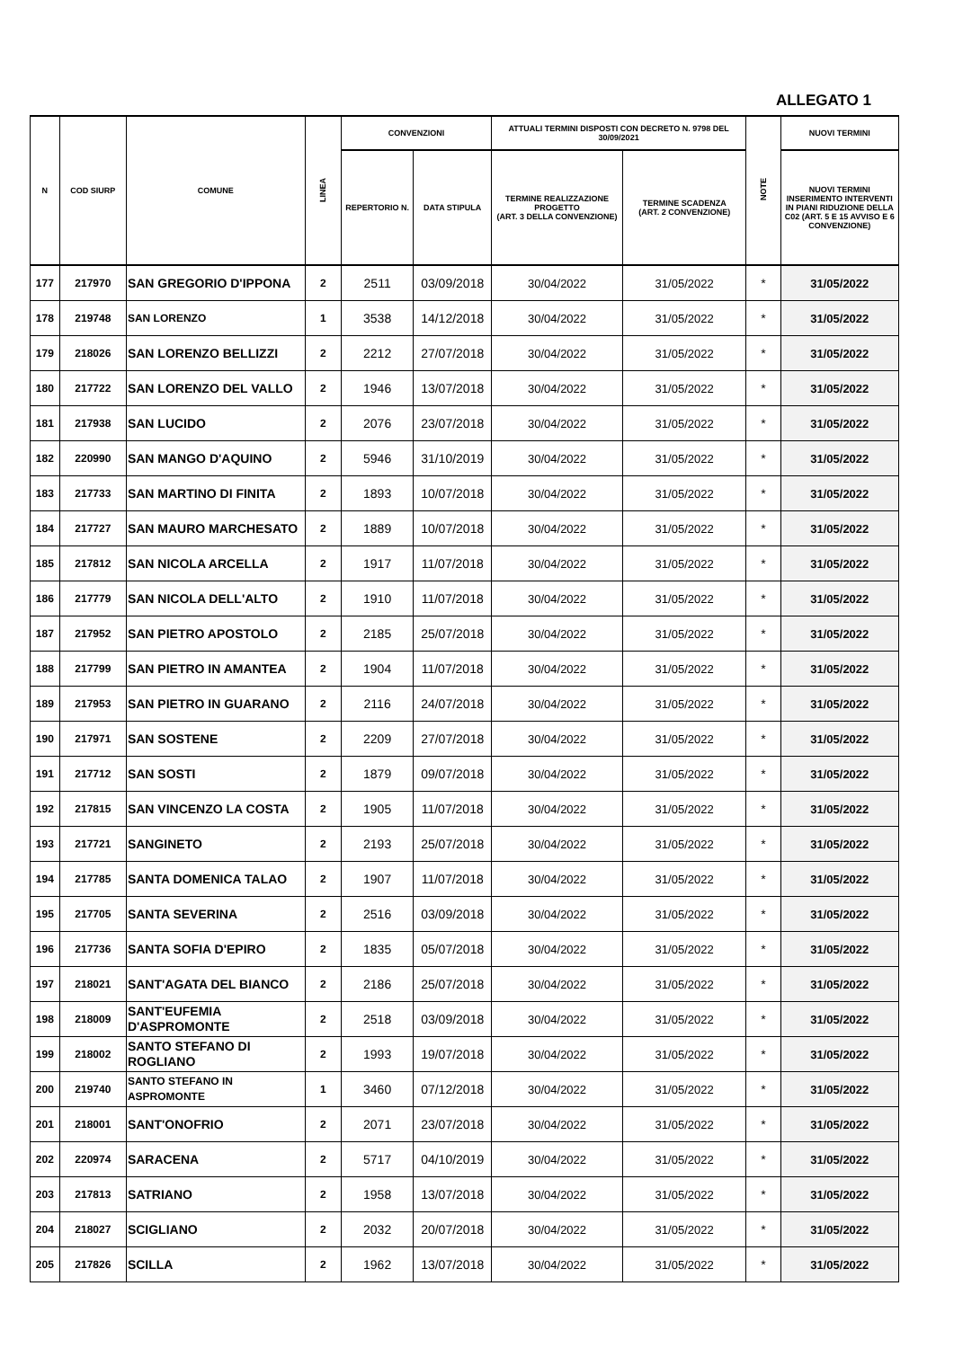ALLEGATO 1
| N | COD SIURP | COMUNE | LINEA | CONVENZIONI | | ATTUALI TERMINI DISPOSTI CON DECRETO N. 9798 DEL 30/09/2021 | | NOTE | NUOVI TERMINI |
| --- | --- | --- | --- | --- | --- | --- | --- | --- | --- |
| | | | | REPERTORIO N. | DATA STIPULA | TERMINE REALIZZAZIONE PROGETTO (ART. 3 DELLA CONVENZIONE) | TERMINE SCADENZA (ART. 2 CONVENZIONE) | | NUOVI TERMINI INSERIMENTO INTERVENTI IN PIANI RIDUZIONE DELLA C02 (ART. 5 E 15 AVVISO E 6 CONVENZIONE) |
| 177 | 217970 | SAN GREGORIO D'IPPONA | 2 | 2511 | 03/09/2018 | 30/04/2022 | 31/05/2022 | * | 31/05/2022 |
| 178 | 219748 | SAN LORENZO | 1 | 3538 | 14/12/2018 | 30/04/2022 | 31/05/2022 | * | 31/05/2022 |
| 179 | 218026 | SAN LORENZO BELLIZZI | 2 | 2212 | 27/07/2018 | 30/04/2022 | 31/05/2022 | * | 31/05/2022 |
| 180 | 217722 | SAN LORENZO DEL VALLO | 2 | 1946 | 13/07/2018 | 30/04/2022 | 31/05/2022 | * | 31/05/2022 |
| 181 | 217938 | SAN LUCIDO | 2 | 2076 | 23/07/2018 | 30/04/2022 | 31/05/2022 | * | 31/05/2022 |
| 182 | 220990 | SAN MANGO D'AQUINO | 2 | 5946 | 31/10/2019 | 30/04/2022 | 31/05/2022 | * | 31/05/2022 |
| 183 | 217733 | SAN MARTINO DI FINITA | 2 | 1893 | 10/07/2018 | 30/04/2022 | 31/05/2022 | * | 31/05/2022 |
| 184 | 217727 | SAN MAURO MARCHESATO | 2 | 1889 | 10/07/2018 | 30/04/2022 | 31/05/2022 | * | 31/05/2022 |
| 185 | 217812 | SAN NICOLA ARCELLA | 2 | 1917 | 11/07/2018 | 30/04/2022 | 31/05/2022 | * | 31/05/2022 |
| 186 | 217779 | SAN NICOLA DELL'ALTO | 2 | 1910 | 11/07/2018 | 30/04/2022 | 31/05/2022 | * | 31/05/2022 |
| 187 | 217952 | SAN PIETRO APOSTOLO | 2 | 2185 | 25/07/2018 | 30/04/2022 | 31/05/2022 | * | 31/05/2022 |
| 188 | 217799 | SAN PIETRO IN AMANTEA | 2 | 1904 | 11/07/2018 | 30/04/2022 | 31/05/2022 | * | 31/05/2022 |
| 189 | 217953 | SAN PIETRO IN GUARANO | 2 | 2116 | 24/07/2018 | 30/04/2022 | 31/05/2022 | * | 31/05/2022 |
| 190 | 217971 | SAN SOSTENE | 2 | 2209 | 27/07/2018 | 30/04/2022 | 31/05/2022 | * | 31/05/2022 |
| 191 | 217712 | SAN SOSTI | 2 | 1879 | 09/07/2018 | 30/04/2022 | 31/05/2022 | * | 31/05/2022 |
| 192 | 217815 | SAN VINCENZO LA COSTA | 2 | 1905 | 11/07/2018 | 30/04/2022 | 31/05/2022 | * | 31/05/2022 |
| 193 | 217721 | SANGINETO | 2 | 2193 | 25/07/2018 | 30/04/2022 | 31/05/2022 | * | 31/05/2022 |
| 194 | 217785 | SANTA DOMENICA TALAO | 2 | 1907 | 11/07/2018 | 30/04/2022 | 31/05/2022 | * | 31/05/2022 |
| 195 | 217705 | SANTA SEVERINA | 2 | 2516 | 03/09/2018 | 30/04/2022 | 31/05/2022 | * | 31/05/2022 |
| 196 | 217736 | SANTA SOFIA D'EPIRO | 2 | 1835 | 05/07/2018 | 30/04/2022 | 31/05/2022 | * | 31/05/2022 |
| 197 | 218021 | SANT'AGATA DEL BIANCO | 2 | 2186 | 25/07/2018 | 30/04/2022 | 31/05/2022 | * | 31/05/2022 |
| 198 | 218009 | SANT'EUFEMIA D'ASPROMONTE | 2 | 2518 | 03/09/2018 | 30/04/2022 | 31/05/2022 | * | 31/05/2022 |
| 199 | 218002 | SANTO STEFANO DI ROGLIANO | 2 | 1993 | 19/07/2018 | 30/04/2022 | 31/05/2022 | * | 31/05/2022 |
| 200 | 219740 | SANTO STEFANO IN ASPROMONTE | 1 | 3460 | 07/12/2018 | 30/04/2022 | 31/05/2022 | * | 31/05/2022 |
| 201 | 218001 | SANT'ONOFRIO | 2 | 2071 | 23/07/2018 | 30/04/2022 | 31/05/2022 | * | 31/05/2022 |
| 202 | 220974 | SARACENA | 2 | 5717 | 04/10/2019 | 30/04/2022 | 31/05/2022 | * | 31/05/2022 |
| 203 | 217813 | SATRIANO | 2 | 1958 | 13/07/2018 | 30/04/2022 | 31/05/2022 | * | 31/05/2022 |
| 204 | 218027 | SCIGLIANO | 2 | 2032 | 20/07/2018 | 30/04/2022 | 31/05/2022 | * | 31/05/2022 |
| 205 | 217826 | SCILLA | 2 | 1962 | 13/07/2018 | 30/04/2022 | 31/05/2022 | * | 31/05/2022 |